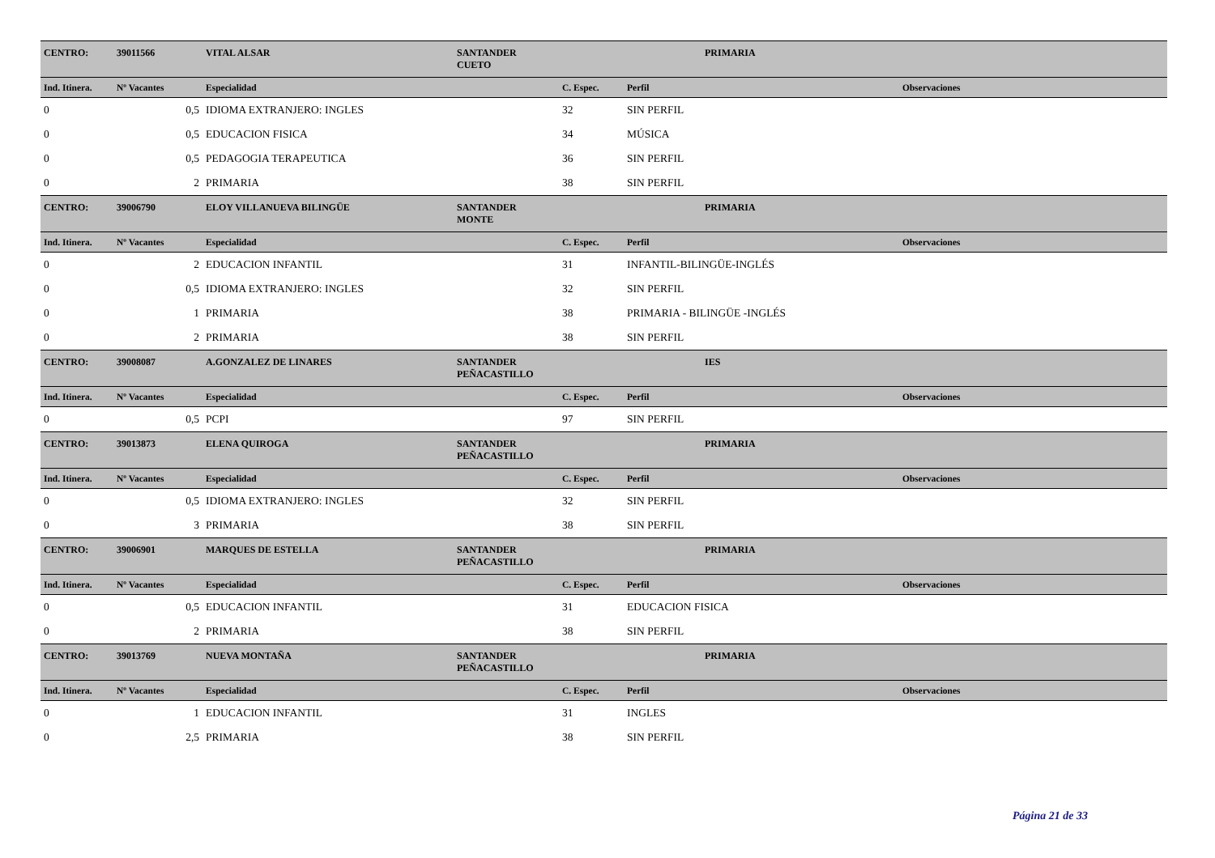| CENTRO: | 39011566 | VITAL ALSAR | SANTANDER CUETO | | PRIMARIA | |
| Ind. Itinera. | Nº Vacantes | Especialidad | | C. Espec. | Perfil | Observaciones |
| 0 | 0,5 | IDIOMA EXTRANJERO: INGLES | | 32 | SIN PERFIL | |
| 0 | 0,5 | EDUCACION FISICA | | 34 | MÚSICA | |
| 0 | 0,5 | PEDAGOGIA TERAPEUTICA | | 36 | SIN PERFIL | |
| 0 | 2 | PRIMARIA | | 38 | SIN PERFIL | |
| CENTRO: | 39006790 | ELOY VILLANUEVA BILINGÜE | SANTANDER MONTE | | PRIMARIA | |
| Ind. Itinera. | Nº Vacantes | Especialidad | | C. Espec. | Perfil | Observaciones |
| 0 | 2 | EDUCACION INFANTIL | | 31 | INFANTIL-BILINGÜE-INGLÉS | |
| 0 | 0,5 | IDIOMA EXTRANJERO: INGLES | | 32 | SIN PERFIL | |
| 0 | 1 | PRIMARIA | | 38 | PRIMARIA - BILINGÜE -INGLÉS | |
| 0 | 2 | PRIMARIA | | 38 | SIN PERFIL | |
| CENTRO: | 39008087 | A.GONZALEZ DE LINARES | SANTANDER PEÑACASTILLO | | IES | |
| Ind. Itinera. | Nº Vacantes | Especialidad | | C. Espec. | Perfil | Observaciones |
| 0 | 0,5 | PCPI | | 97 | SIN PERFIL | |
| CENTRO: | 39013873 | ELENA QUIROGA | SANTANDER PEÑACASTILLO | | PRIMARIA | |
| Ind. Itinera. | Nº Vacantes | Especialidad | | C. Espec. | Perfil | Observaciones |
| 0 | 0,5 | IDIOMA EXTRANJERO: INGLES | | 32 | SIN PERFIL | |
| 0 | 3 | PRIMARIA | | 38 | SIN PERFIL | |
| CENTRO: | 39006901 | MARQUES DE ESTELLA | SANTANDER PEÑACASTILLO | | PRIMARIA | |
| Ind. Itinera. | Nº Vacantes | Especialidad | | C. Espec. | Perfil | Observaciones |
| 0 | 0,5 | EDUCACION INFANTIL | | 31 | EDUCACION FISICA | |
| 0 | 2 | PRIMARIA | | 38 | SIN PERFIL | |
| CENTRO: | 39013769 | NUEVA MONTAÑA | SANTANDER PEÑACASTILLO | | PRIMARIA | |
| Ind. Itinera. | Nº Vacantes | Especialidad | | C. Espec. | Perfil | Observaciones |
| 0 | 1 | EDUCACION INFANTIL | | 31 | INGLES | |
| 0 | 2,5 | PRIMARIA | | 38 | SIN PERFIL | |
Página 21 de 33